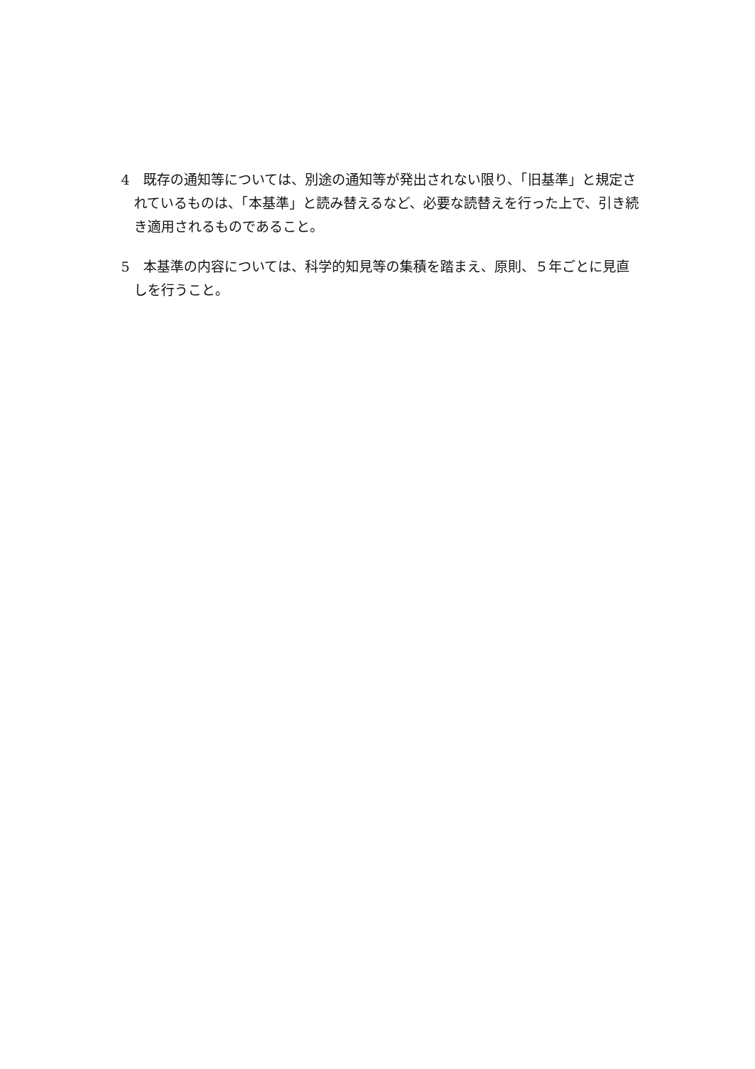4　既存の通知等については、別途の通知等が発出されない限り、「旧基準」と規定されているものは、「本基準」と読み替えるなど、必要な読替えを行った上で、引き続き適用されるものであること。
5　本基準の内容については、科学的知見等の集積を踏まえ、原則、５年ごとに見直しを行うこと。